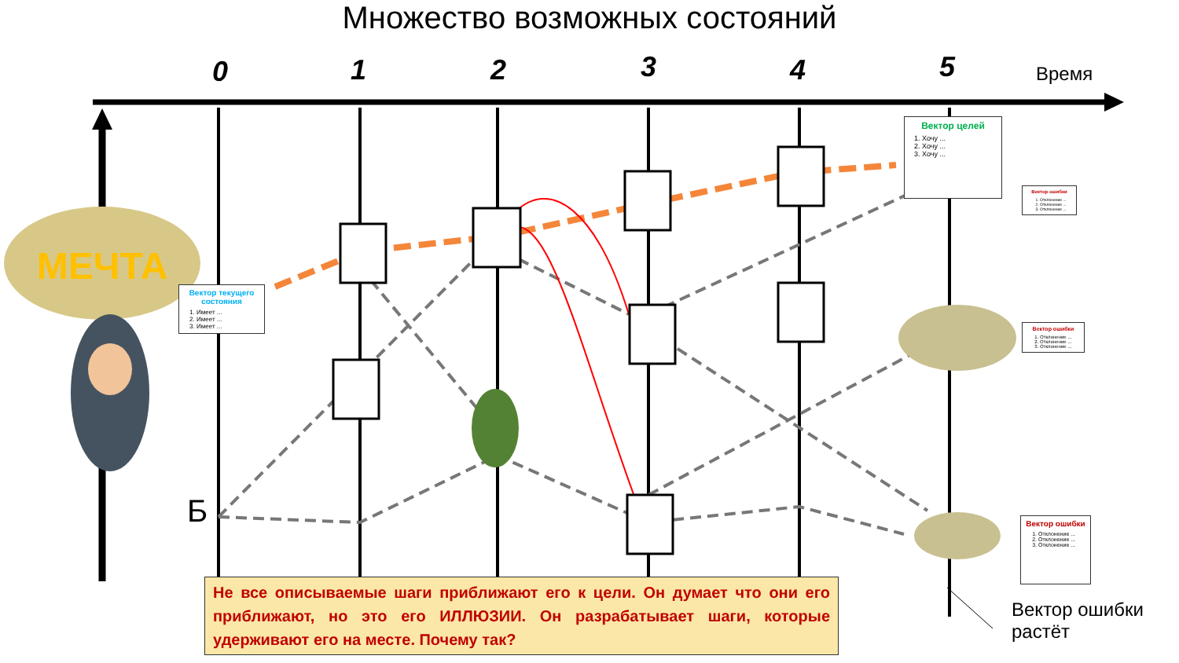МЕЧТА
Множество возможных состояний
0 1 2 3 4 5 Время
Б
Вектор текущего состояния
1. Имеет ...
2. Имеет ...
3. Имеет ...
Вектор целей
1. Хочу ...
2. Хочу ...
3. Хочу ...
Вектор ошибки
1. Отклонение ...
2. Отклонение ...
3. Отклонение ...
Вектор ошибки
1. Отклонение ...
2. Отклонение ...
3. Отклонение ...
Вектор ошибки
1. Отклонение ...
2. Отклонение ...
3. Отклонение ...
Не все описываемые шаги приближают его к цели. Он думает что они его приближают, но это его ИЛЛЮЗИИ. Он разрабатывает шаги, которые удерживают его на месте. Почему так?
Вектор ошибки
растёт